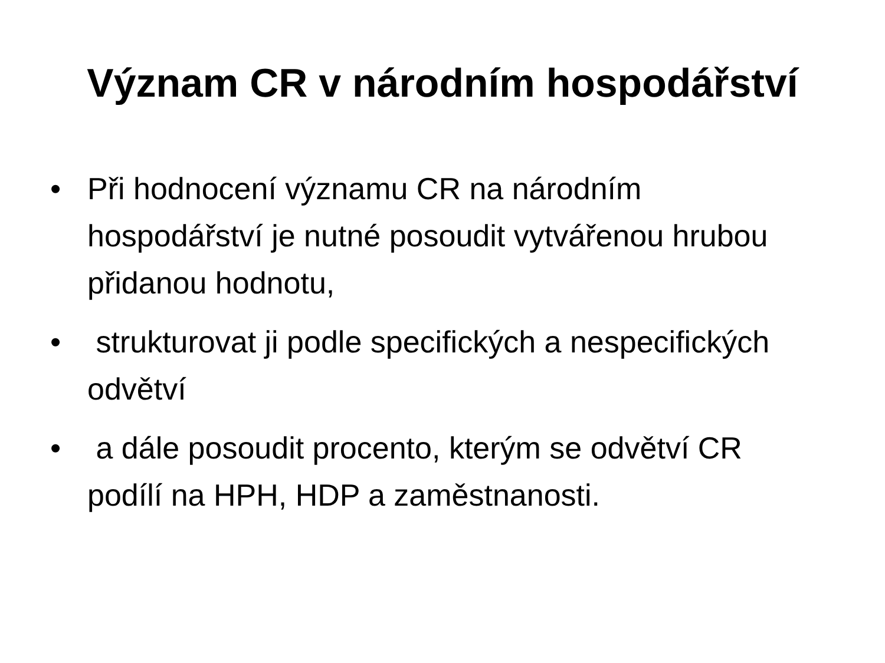Význam CR v národním hospodářství
• Při hodnocení významu CR na národním hospodářství je nutné posoudit vytvářenou hrubou přidanou hodnotu,
• strukturovat ji podle specifických a nespecifických odvětví
• a dále posoudit procento, kterým se odvětví CR podílí na HPH, HDP a zaměstnanosti.